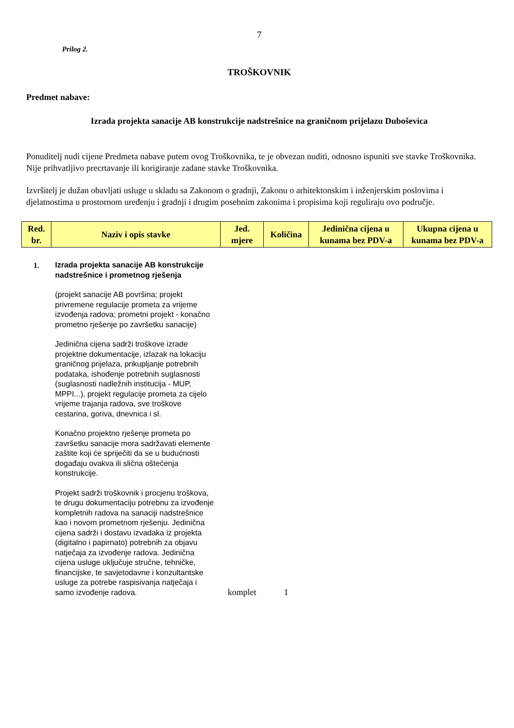7
Prilog 2.
TROŠKOVNIK
Predmet nabave:
Izrada projekta sanacije AB konstrukcije nadstrešnice na graničnom prijelazu Duboševica
Ponuditelj nudi cijene Predmeta nabave putem ovog Troškovnika, te je obvezan nuditi, odnosno ispuniti sve stavke Troškovnika.
Nije prihvatljivo precrtavanje ili korigiranje zadane stavke Troškovnika.
Izvršitelj je dužan obavljati usluge u skladu sa Zakonom o gradnji, Zakonu o arhitektonskim i inženjerskim poslovima i djelatnostima u prostornom uređenju i gradnji i drugim posebnim zakonima i propisima koji reguliraju ovo područje.
| Red. br. | Naziv i opis stavke | Jed. mjere | Količina | Jedinična cijena u kunama bez PDV-a | Ukupna cijena u kunama bez PDV-a |
| --- | --- | --- | --- | --- | --- |
| 1. | Izrada projekta sanacije AB konstrukcije nadstrešnice i prometnog rješenja (projekt sanacije AB površina; projekt privremene regulacije prometa za vrijeme izvođenja radova; prometni projekt - konačno prometno rješenje po završetku sanacije) Jedinična cijena sadrži troškove izrade projektne dokumentacije, izlazak na lokaciju graničnog prijelaza, prikupljanje potrebnih podataka, ishođenje potrebnih suglasnosti (suglasnosti nadležnih institucija - MUP, MPPI...), projekt regulacije prometa za cijelo vrijeme trajanja radova, sve troškove cestarina, goriva, dnevnica i sl. Konačno projektno rješenje prometa po završetku sanacije mora sadržavati elemente zaštite koji će spriječiti da se u budućnosti događaju ovakva ili slična oštećenja konstrukcije. Projekt sadrži troškovnik i procjenu troškova, te drugu dokumentaciju potrebnu za izvođenje kompletnih radova na sanaciji nadstrešnice kao i novom prometnom rješenju. Jedinična cijena sadrži i dostavu izvadaka iz projekta (digitalno i papirnato) potrebnih za objavu natječaja za izvođenje radova. Jedinična cijena usluge uključuje stručne, tehničke, financijske, te savjetodavne i konzultantske usluge za potrebe raspisivanja natječaja i samo izvođenje radova. | komplet | 1 | | |